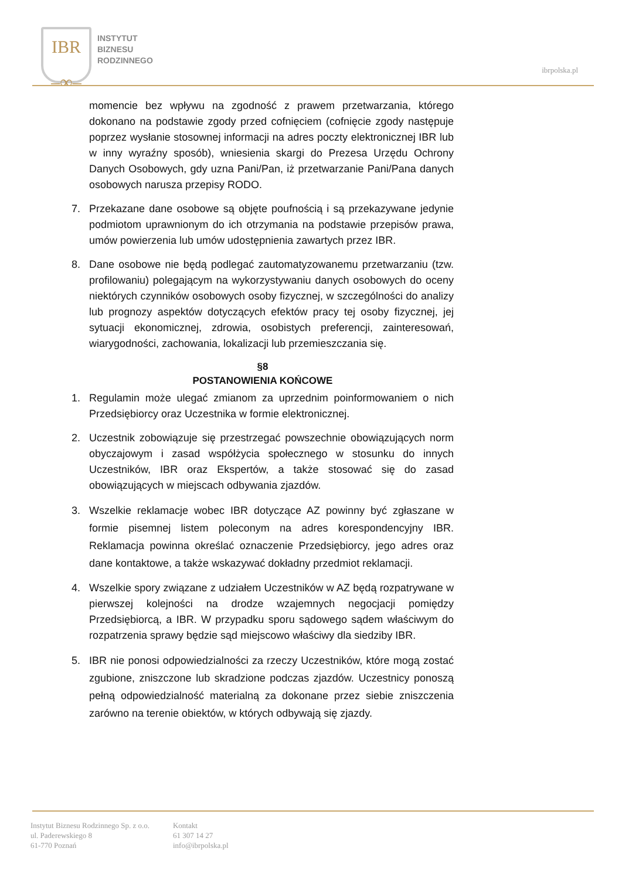IBR
–∞–
INSTYTUT
BIZNESU
RODZINNEGO
ibrpolska.pl
momencie bez wpływu na zgodność z prawem przetwarzania, którego dokonano na podstawie zgody przed cofnięciem (cofnięcie zgody następuje poprzez wysłanie stosownej informacji na adres poczty elektronicznej IBR lub w inny wyraźny sposób), wniesienia skargi do Prezesa Urzędu Ochrony Danych Osobowych, gdy uzna Pani/Pan, iż przetwarzanie Pani/Pana danych osobowych narusza przepisy RODO.
7. Przekazane dane osobowe są objęte poufnością i są przekazywane jedynie podmiotom uprawnionym do ich otrzymania na podstawie przepisów prawa, umów powierzenia lub umów udostępnienia zawartych przez IBR.
8. Dane osobowe nie będą podlegać zautomatyzowanemu przetwarzaniu (tzw. profilowaniu) polegającym na wykorzystywaniu danych osobowych do oceny niektórych czynników osobowych osoby fizycznej, w szczególności do analizy lub prognozy aspektów dotyczących efektów pracy tej osoby fizycznej, jej sytuacji ekonomicznej, zdrowia, osobistych preferencji, zainteresowań, wiarygodności, zachowania, lokalizacji lub przemieszczania się.
§8
POSTANOWIENIA KOŃCOWE
1. Regulamin może ulegać zmianom za uprzednim poinformowaniem o nich Przedsiębiorcy oraz Uczestnika w formie elektronicznej.
2. Uczestnik zobowiązuje się przestrzegać powszechnie obowiązujących norm obyczajowym i zasad współżycia społecznego w stosunku do innych Uczestników, IBR oraz Ekspertów, a także stosować się do zasad obowiązujących w miejscach odbywania zjazdów.
3. Wszelkie reklamacje wobec IBR dotyczące AZ powinny być zgłaszane w formie pisemnej listem poleconym na adres korespondencyjny IBR. Reklamacja powinna określać oznaczenie Przedsiębiorcy, jego adres oraz dane kontaktowe, a także wskazywać dokładny przedmiot reklamacji.
4. Wszelkie spory związane z udziałem Uczestników w AZ będą rozpatrywane w pierwszej kolejności na drodze wzajemnych negocjacji pomiędzy Przedsiębiorcą, a IBR. W przypadku sporu sądowego sądem właściwym do rozpatrzenia sprawy będzie sąd miejscowo właściwy dla siedziby IBR.
5. IBR nie ponosi odpowiedzialności za rzeczy Uczestników, które mogą zostać zgubione, zniszczone lub skradzione podczas zjazdów. Uczestnicy ponoszą pełną odpowiedzialność materialną za dokonane przez siebie zniszczenia zarówno na terenie obiektów, w których odbywają się zjazdy.
Instytut Biznesu Rodzinnego Sp. z o.o.
ul. Paderewskiego 8
61-770 Poznań
Kontakt
61 307 14 27
info@ibrpolska.pl